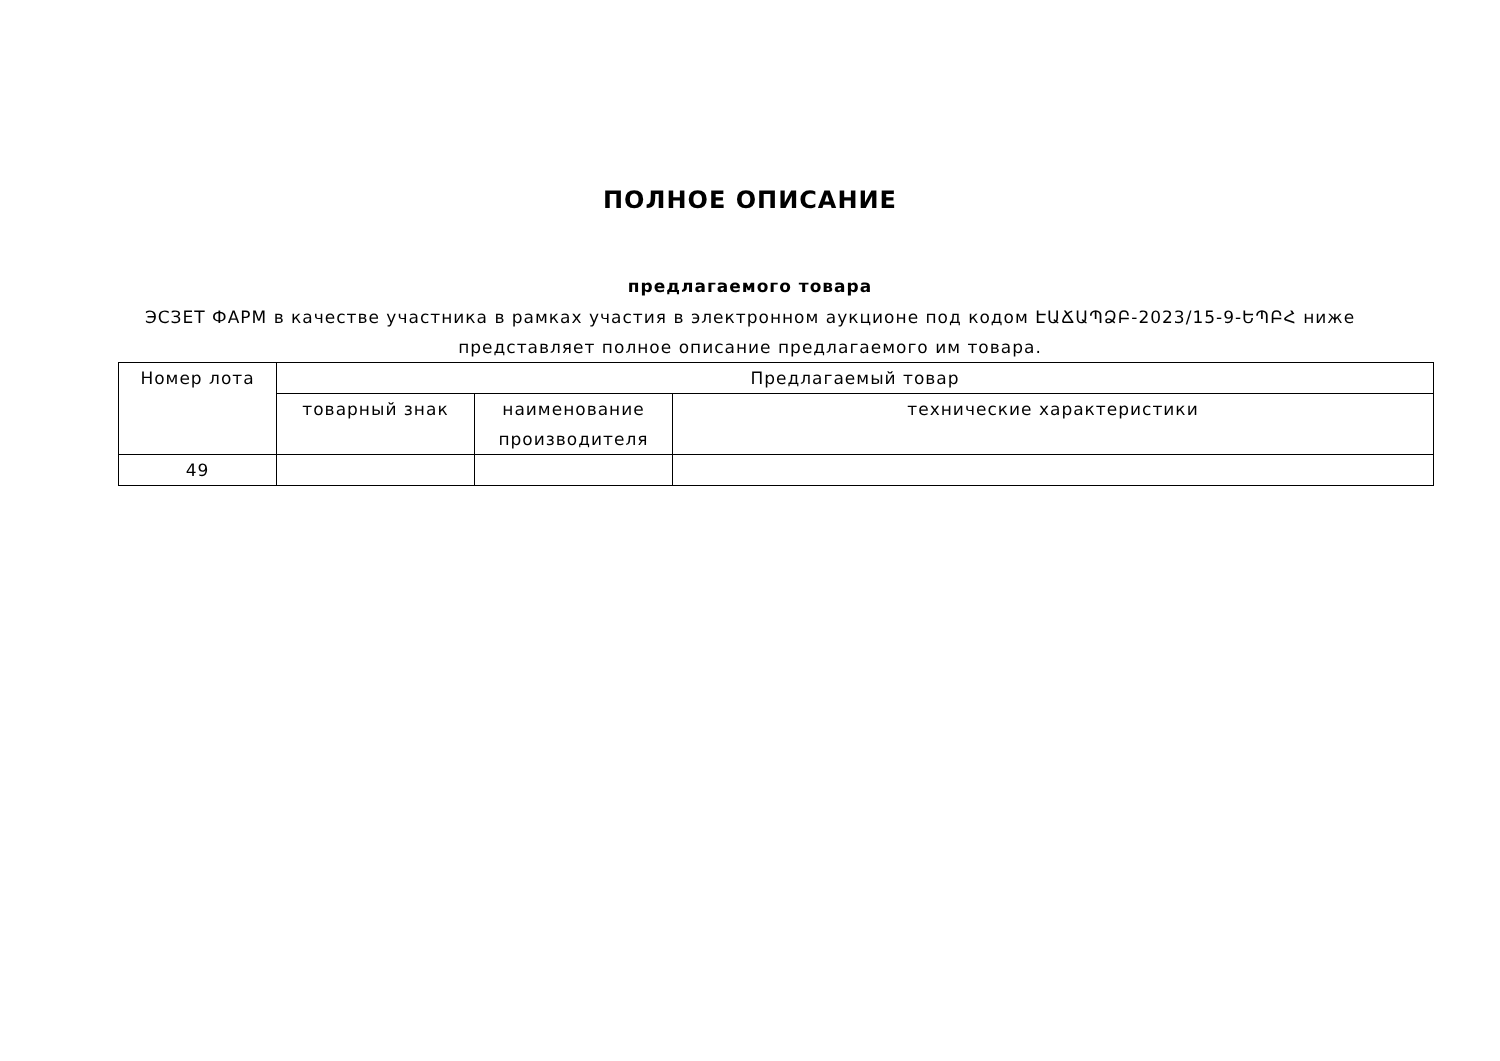ПОЛНОЕ ОПИСАНИЕ
предлагаемого товара
ЭСЗЕТ ФАРМ в качестве участника в рамках участия в электронном аукционе под кодом ԷԱՃԱՊՁԲ-2023/15-9-ԵՊԲՀ ниже представляет полное описание предлагаемого им товара.
| Номер лота | Предлагаемый товар | | |
| --- | --- | --- | --- |
| | товарный знак | наименование производителя | технические характеристики |
| 49 | | | |